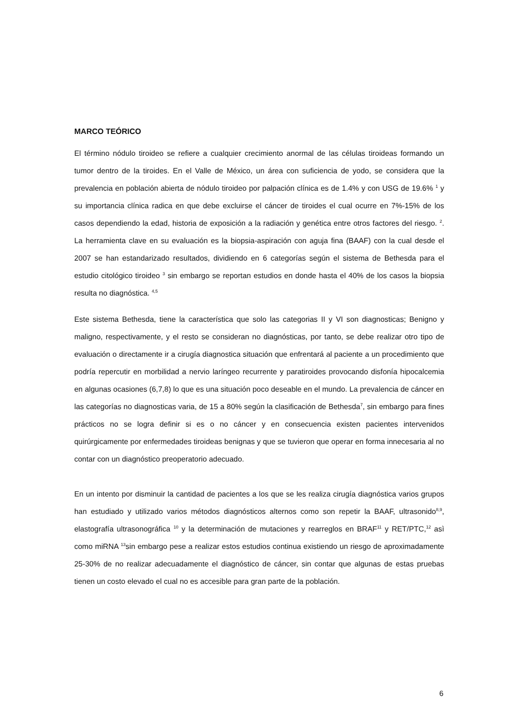MARCO TEÓRICO
El término nódulo tiroideo se refiere a cualquier crecimiento anormal de las células tiroideas formando un tumor dentro de la tiroides. En el Valle de México, un área con suficiencia de yodo, se considera que la prevalencia en población abierta de nódulo tiroideo por palpación clínica es de 1.4% y con USG de 19.6% <sup>1</sup> y su importancia clínica radica en que debe excluirse el cáncer de tiroides el cual ocurre en 7%-15% de los casos dependiendo la edad, historia de exposición a la radiación y genética entre otros factores del riesgo. <sup>2</sup>. La herramienta clave en su evaluación es la biopsia-aspiración con aguja fina (BAAF) con la cual desde el 2007 se han estandarizado resultados, dividiendo en 6 categorías según el sistema de Bethesda para el estudio citológico tiroideo <sup>3</sup> sin embargo se reportan estudios en donde hasta el 40% de los casos la biopsia resulta no diagnóstica. <sup>4,5</sup>
Este sistema Bethesda, tiene la característica que solo las categorias II y VI son diagnosticas; Benigno y maligno, respectivamente, y el resto se consideran no diagnósticas, por tanto, se debe realizar otro tipo de evaluación o directamente ir a cirugía diagnostica situación que enfrentará al paciente a un procedimiento que podría repercutir en morbilidad a nervio laríngeo recurrente y paratiroides provocando disfonía hipocalcemia en algunas ocasiones (6,7,8) lo que es una situación poco deseable en el mundo. La prevalencia de cáncer en las categorías no diagnosticas varia, de 15 a 80% según la clasificación de Bethesda<sup>7</sup>, sin embargo para fines prácticos no se logra definir si es o no cáncer y en consecuencia existen pacientes intervenidos quirúrgicamente por enfermedades tiroideas benignas y que se tuvieron que operar en forma innecesaria al no contar con un diagnóstico preoperatorio adecuado.
En un intento por disminuir la cantidad de pacientes a los que se les realiza cirugía diagnóstica varios grupos han estudiado y utilizado varios métodos diagnósticos alternos como son repetir la BAAF, ultrasonido<sup>8,9</sup>, elastografía ultrasonográfica <sup>10</sup> y la determinación de mutaciones y rearreglos en BRAF<sup>11</sup> y RET/PTC,<sup>12</sup> asì como miRNA <sup>13</sup>sin embargo pese a realizar estos estudios continua existiendo un riesgo de aproximadamente 25-30% de no realizar adecuadamente el diagnóstico de cáncer, sin contar que algunas de estas pruebas tienen un costo elevado el cual no es accesible para gran parte de la población.
6